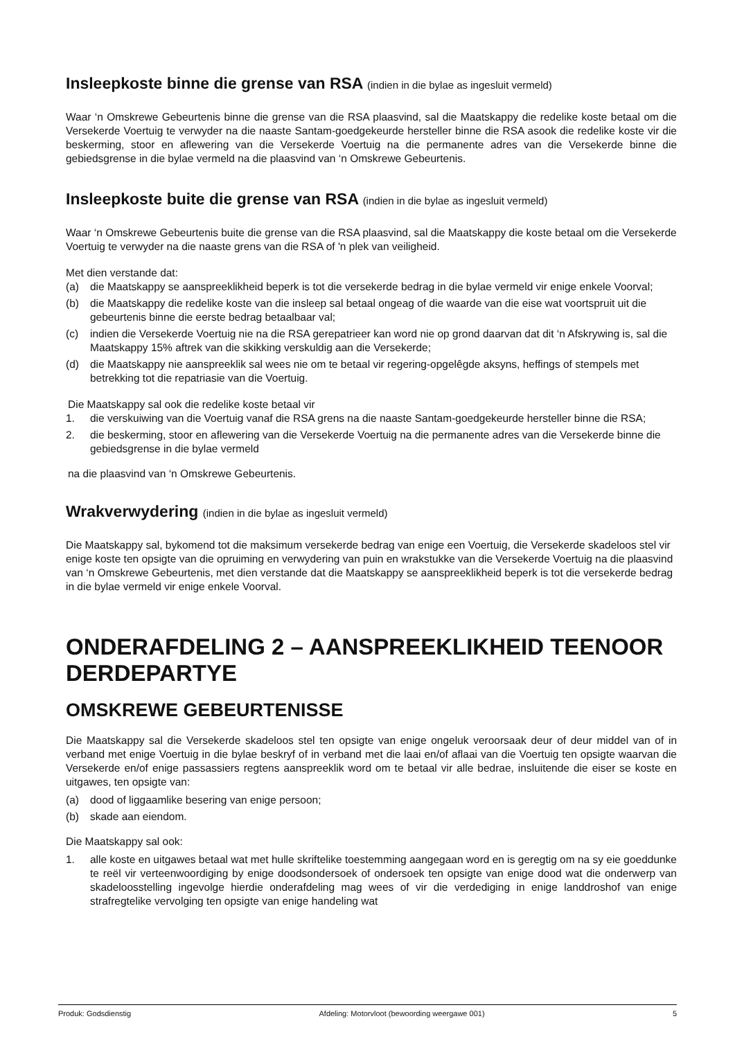Insleepkoste binne die grense van RSA (indien in die bylae as ingesluit vermeld)
Waar ‘n Omskrewe Gebeurtenis binne die grense van die RSA plaasvind, sal die Maatskappy die redelike koste betaal om die Versekerde Voertuig te verwyder na die naaste Santam-goedgekeurde hersteller binne die RSA asook die redelike koste vir die beskerming, stoor en aflewering van die Versekerde Voertuig na die permanente adres van die Versekerde binne die gebiedsgrense in die bylae vermeld na die plaasvind van ‘n Omskrewe Gebeurtenis.
Insleepkoste buite die grense van RSA (indien in die bylae as ingesluit vermeld)
Waar ‘n Omskrewe Gebeurtenis buite die grense van die RSA plaasvind, sal die Maatskappy die koste betaal om die Versekerde Voertuig te verwyder na die naaste grens van die RSA of 'n plek van veiligheid.
Met dien verstande dat:
(a) die Maatskappy se aanspreeklikheid beperk is tot die versekerde bedrag in die bylae vermeld vir enige enkele Voorval;
(b) die Maatskappy die redelike koste van die insleep sal betaal ongeag of die waarde van die eise wat voortspruit uit die gebeurtenis binne die eerste bedrag betaalbaar val;
(c) indien die Versekerde Voertuig nie na die RSA gerepatrieer kan word nie op grond daarvan dat dit ‘n Afskrywing is, sal die Maatskappy 15% aftrek van die skikking verskuldig aan die Versekerde;
(d) die Maatskappy nie aanspreeklik sal wees nie om te betaal vir regering-opgelêgde aksyns, heffings of stempels met betrekking tot die repatriasie van die Voertuig.
Die Maatskappy sal ook die redelike koste betaal vir
1. die verskuiwing van die Voertuig vanaf die RSA grens na die naaste Santam-goedgekeurde hersteller binne die RSA;
2. die beskerming, stoor en aflewering van die Versekerde Voertuig na die permanente adres van die Versekerde binne die gebiedsgrense in die bylae vermeld
na die plaasvind van ‘n Omskrewe Gebeurtenis.
Wrakverwydering (indien in die bylae as ingesluit vermeld)
Die Maatskappy sal, bykomend tot die maksimum versekerde bedrag van enige een Voertuig, die Versekerde skadeloos stel vir enige koste ten opsigte van die opruiming en verwydering van puin en wrakstukke van die Versekerde Voertuig na die plaasvind van ‘n Omskrewe Gebeurtenis, met dien verstande dat die Maatskappy se aanspreeklikheid beperk is tot die versekerde bedrag in die bylae vermeld vir enige enkele Voorval.
ONDERAFDELING 2 – AANSPREEKLIKHEID TEENOOR DERDEPARTYE
OMSKREWE GEBEURTENISSE
Die Maatskappy sal die Versekerde skadeloos stel ten opsigte van enige ongeluk veroorsaak deur of deur middel van of in verband met enige Voertuig in die bylae beskryf of in verband met die laai en/of aflaai van die Voertuig ten opsigte waarvan die Versekerde en/of enige passassiers regtens aanspreeklik word om te betaal vir alle bedrae, insluitende die eiser se koste en uitgawes, ten opsigte van:
(a) dood of liggaamlike besering van enige persoon;
(b) skade aan eiendom.
Die Maatskappy sal ook:
1. alle koste en uitgawes betaal wat met hulle skriftelike toestemming aangegaan word en is geregtig om na sy eie goeddunke te reël vir verteenwoordiging by enige doodsondersoek of ondersoek ten opsigte van enige dood wat die onderwerp van skadeloosstelling ingevolge hierdie onderafdeling mag wees of vir die verdediging in enige landdroshof van enige strafregtelike vervolging ten opsigte van enige handeling wat
Produk: Godsdienstig Afdeling: Motorvloot (bewoording weergawe 001) 5